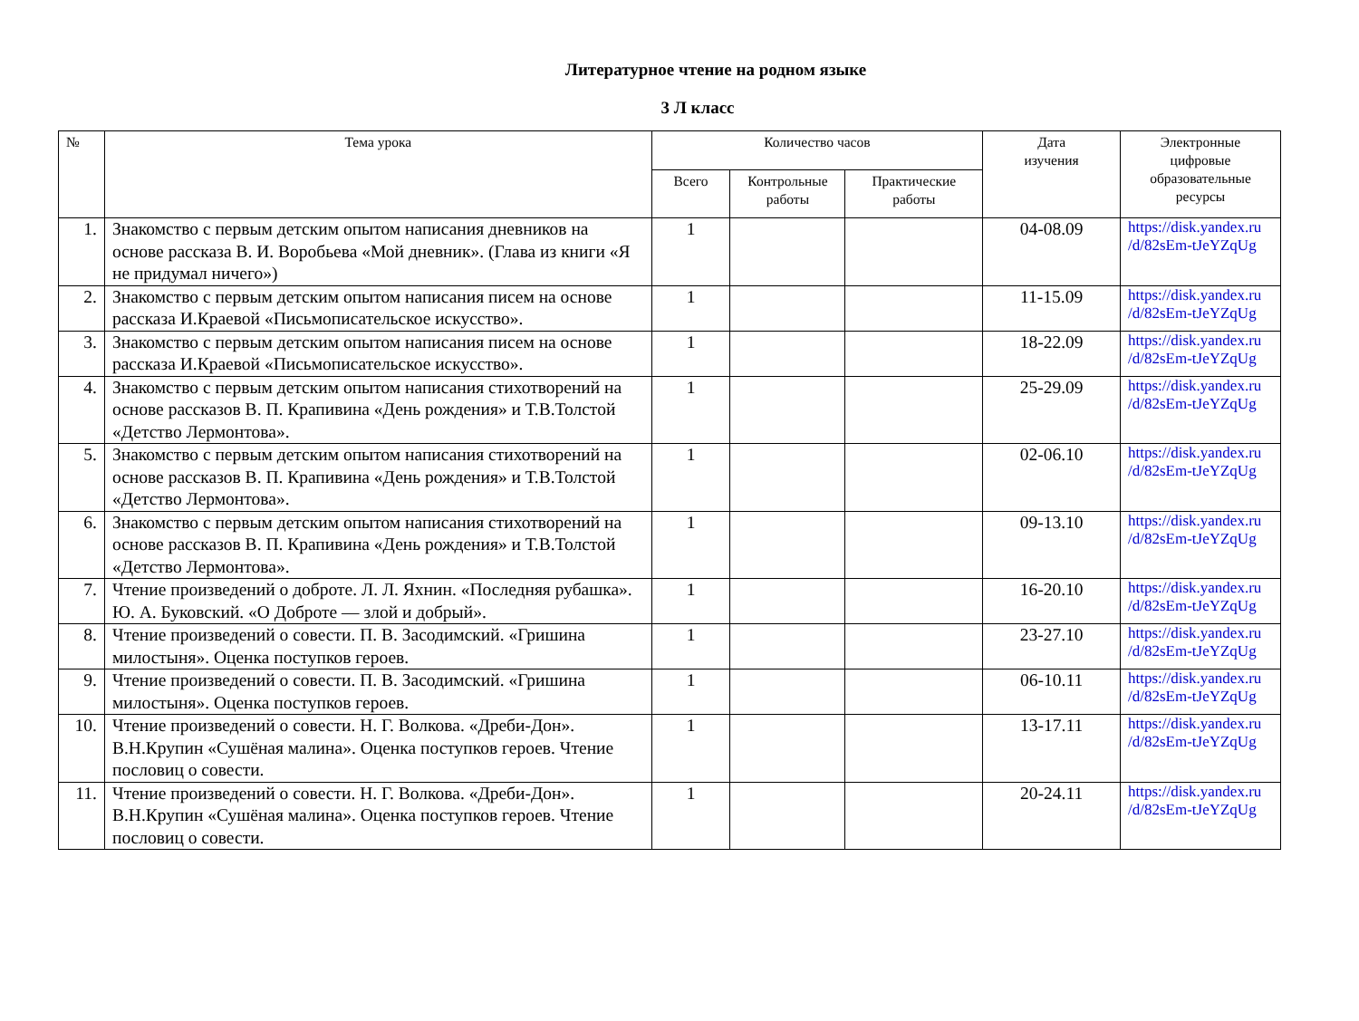Литературное чтение на родном языке
3 Л класс
| № | Тема урока | Количество часов | | | Дата изучения | Электронные цифровые образовательные ресурсы |
| --- | --- | --- | --- | --- | --- | --- |
| | | Всего | Контрольные работы | Практические работы | | |
| 1. | Знакомство с первым детским опытом написания дневников на основе рассказа В. И. Воробьева «Мой дневник». (Глава из книги «Я не придумал ничего») | 1 | | | 04-08.09 | https://disk.yandex.ru /d/82sEm-tJeYZqUg |
| 2. | Знакомство с первым детским опытом написания писем на основе рассказа И.Краевой «Письмописательское искусство». | 1 | | | 11-15.09 | https://disk.yandex.ru /d/82sEm-tJeYZqUg |
| 3. | Знакомство с первым детским опытом написания писем на основе рассказа И.Краевой «Письмописательское искусство». | 1 | | | 18-22.09 | https://disk.yandex.ru /d/82sEm-tJeYZqUg |
| 4. | Знакомство с первым детским опытом написания стихотворений на основе рассказов В. П. Крапивина «День рождения» и Т.В.Толстой «Детство Лермонтова». | 1 | | | 25-29.09 | https://disk.yandex.ru /d/82sEm-tJeYZqUg |
| 5. | Знакомство с первым детским опытом написания стихотворений на основе рассказов В. П. Крапивина «День рождения» и Т.В.Толстой «Детство Лермонтова». | 1 | | | 02-06.10 | https://disk.yandex.ru /d/82sEm-tJeYZqUg |
| 6. | Знакомство с первым детским опытом написания стихотворений на основе рассказов В. П. Крапивина «День рождения» и Т.В.Толстой «Детство Лермонтова». | 1 | | | 09-13.10 | https://disk.yandex.ru /d/82sEm-tJeYZqUg |
| 7. | Чтение произведений о доброте. Л. Л. Яхнин. «Последняя рубашка». Ю. А. Буковский. «О Доброте — злой и добрый». | 1 | | | 16-20.10 | https://disk.yandex.ru /d/82sEm-tJeYZqUg |
| 8. | Чтение произведений о совести. П. В. Засодимский. «Гришина милостыня». Оценка поступков героев. | 1 | | | 23-27.10 | https://disk.yandex.ru /d/82sEm-tJeYZqUg |
| 9. | Чтение произведений о совести. П. В. Засодимский. «Гришина милостыня». Оценка поступков героев. | 1 | | | 06-10.11 | https://disk.yandex.ru /d/82sEm-tJeYZqUg |
| 10. | Чтение произведений о совести. Н. Г. Волкова. «Дреби-Дон». В.Н.Крупин «Сушёная малина». Оценка поступков героев. Чтение пословиц о совести. | 1 | | | 13-17.11 | https://disk.yandex.ru /d/82sEm-tJeYZqUg |
| 11. | Чтение произведений о совести. Н. Г. Волкова. «Дреби-Дон». В.Н.Крупин «Сушёная малина». Оценка поступков героев. Чтение пословиц о совести. | 1 | | | 20-24.11 | https://disk.yandex.ru /d/82sEm-tJeYZqUg |